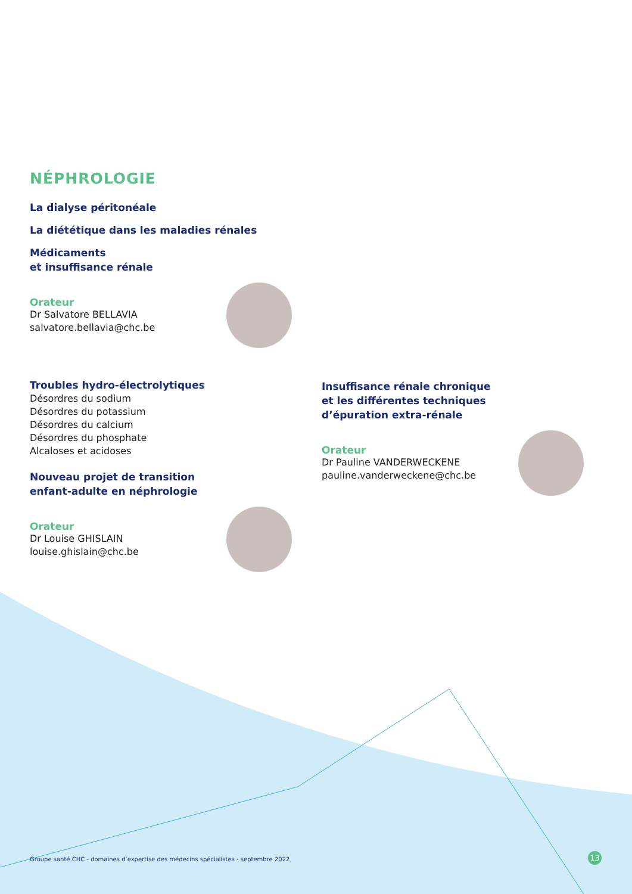NÉPHROLOGIE
La dialyse péritonéale
La diététique dans les maladies rénales
Médicaments
et insuffisance rénale
Orateur
Dr Salvatore BELLAVIA
salvatore.bellavia@chc.be
Troubles hydro-électrolytiques
Désordres du sodium
Désordres du potassium
Désordres du calcium
Désordres du phosphate
Alcaloses et acidoses
Nouveau projet de transition
enfant-adulte en néphrologie
Orateur
Dr Louise GHISLAIN
louise.ghislain@chc.be
Insuffisance rénale chronique
et les différentes techniques
d’épuration extra-rénale
Orateur
Dr Pauline VANDERWECKENE
pauline.vanderweckene@chc.be
Groupe santé CHC - domaines d’expertise des médecins spécialistes - septembre 2022
13